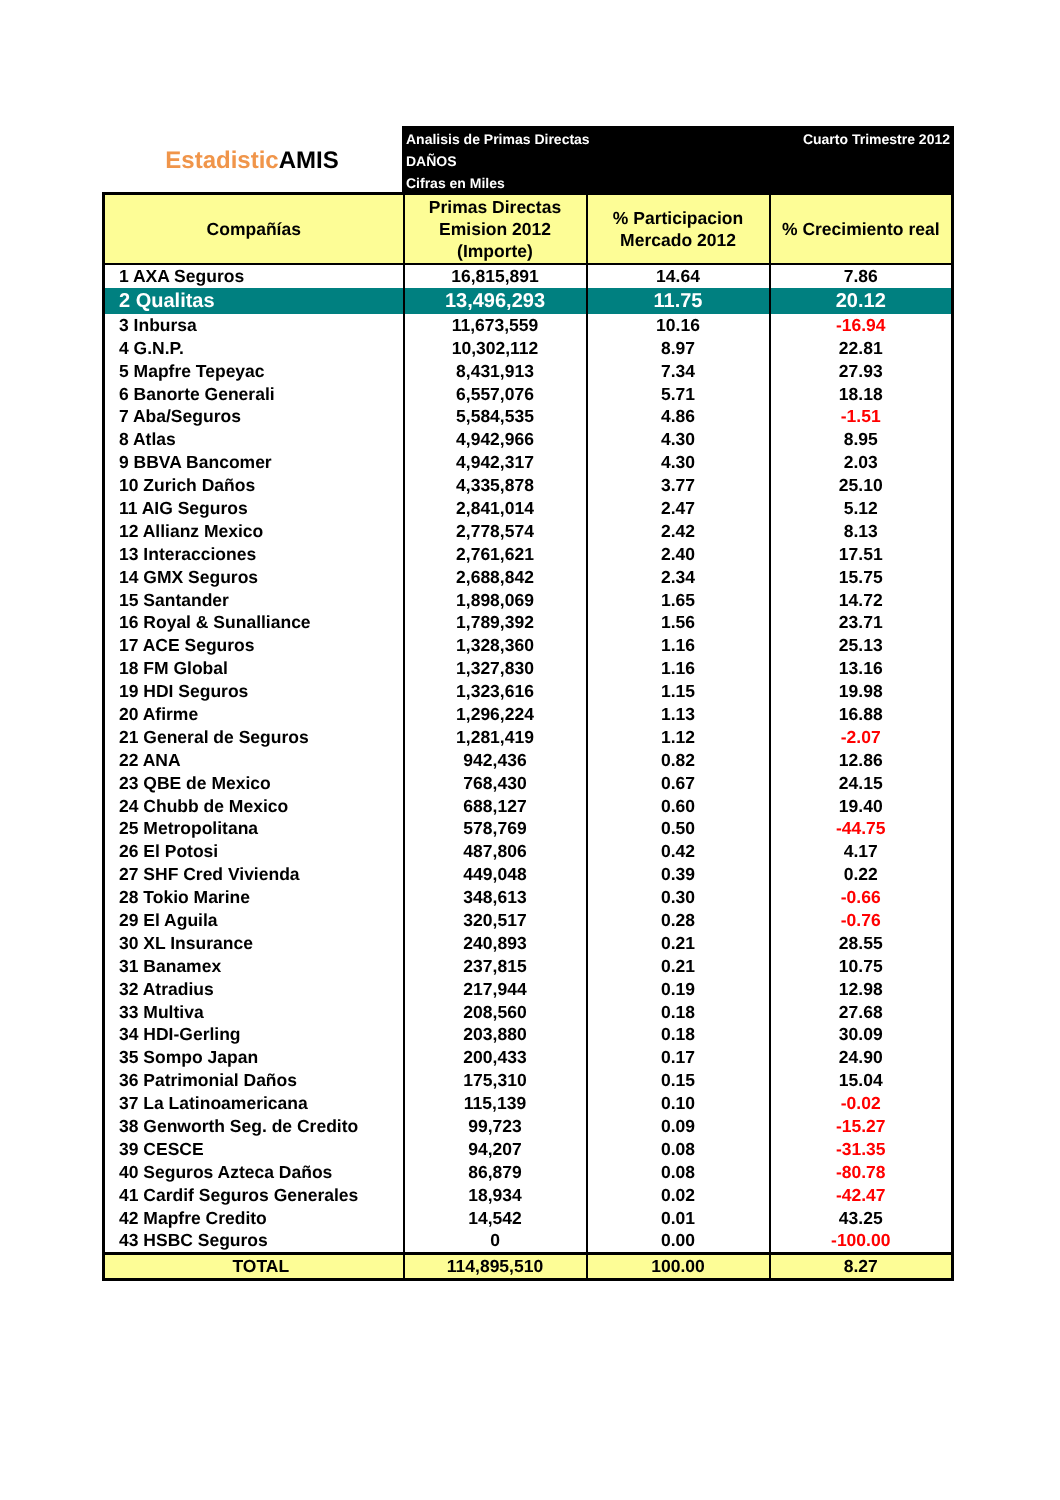Estadistic AMIS
Analisis de Primas Directas
DAÑOS
Cifras en Miles
Cuarto Trimestre 2012
| Compañías | Primas Directas Emision 2012 (Importe) | % Participacion Mercado 2012 | % Crecimiento real |
| --- | --- | --- | --- |
| 1 AXA Seguros | 16,815,891 | 14.64 | 7.86 |
| 2 Qualitas | 13,496,293 | 11.75 | 20.12 |
| 3 Inbursa | 11,673,559 | 10.16 | -16.94 |
| 4 G.N.P. | 10,302,112 | 8.97 | 22.81 |
| 5 Mapfre Tepeyac | 8,431,913 | 7.34 | 27.93 |
| 6 Banorte Generali | 6,557,076 | 5.71 | 18.18 |
| 7 Aba/Seguros | 5,584,535 | 4.86 | -1.51 |
| 8 Atlas | 4,942,966 | 4.30 | 8.95 |
| 9 BBVA Bancomer | 4,942,317 | 4.30 | 2.03 |
| 10 Zurich Daños | 4,335,878 | 3.77 | 25.10 |
| 11 AIG Seguros | 2,841,014 | 2.47 | 5.12 |
| 12 Allianz Mexico | 2,778,574 | 2.42 | 8.13 |
| 13 Interacciones | 2,761,621 | 2.40 | 17.51 |
| 14 GMX Seguros | 2,688,842 | 2.34 | 15.75 |
| 15 Santander | 1,898,069 | 1.65 | 14.72 |
| 16 Royal & Sunalliance | 1,789,392 | 1.56 | 23.71 |
| 17 ACE Seguros | 1,328,360 | 1.16 | 25.13 |
| 18 FM Global | 1,327,830 | 1.16 | 13.16 |
| 19 HDI Seguros | 1,323,616 | 1.15 | 19.98 |
| 20 Afirme | 1,296,224 | 1.13 | 16.88 |
| 21 General de Seguros | 1,281,419 | 1.12 | -2.07 |
| 22 ANA | 942,436 | 0.82 | 12.86 |
| 23 QBE de Mexico | 768,430 | 0.67 | 24.15 |
| 24 Chubb de Mexico | 688,127 | 0.60 | 19.40 |
| 25 Metropolitana | 578,769 | 0.50 | -44.75 |
| 26 El Potosi | 487,806 | 0.42 | 4.17 |
| 27 SHF Cred Vivienda | 449,048 | 0.39 | 0.22 |
| 28 Tokio Marine | 348,613 | 0.30 | -0.66 |
| 29 El Aguila | 320,517 | 0.28 | -0.76 |
| 30 XL Insurance | 240,893 | 0.21 | 28.55 |
| 31 Banamex | 237,815 | 0.21 | 10.75 |
| 32 Atradius | 217,944 | 0.19 | 12.98 |
| 33 Multiva | 208,560 | 0.18 | 27.68 |
| 34 HDI-Gerling | 203,880 | 0.18 | 30.09 |
| 35 Sompo Japan | 200,433 | 0.17 | 24.90 |
| 36 Patrimonial Daños | 175,310 | 0.15 | 15.04 |
| 37 La Latinoamericana | 115,139 | 0.10 | -0.02 |
| 38 Genworth Seg. de Credito | 99,723 | 0.09 | -15.27 |
| 39 CESCE | 94,207 | 0.08 | -31.35 |
| 40 Seguros Azteca Daños | 86,879 | 0.08 | -80.78 |
| 41 Cardif Seguros Generales | 18,934 | 0.02 | -42.47 |
| 42 Mapfre Credito | 14,542 | 0.01 | 43.25 |
| 43 HSBC Seguros | 0 | 0.00 | -100.00 |
| TOTAL | 114,895,510 | 100.00 | 8.27 |